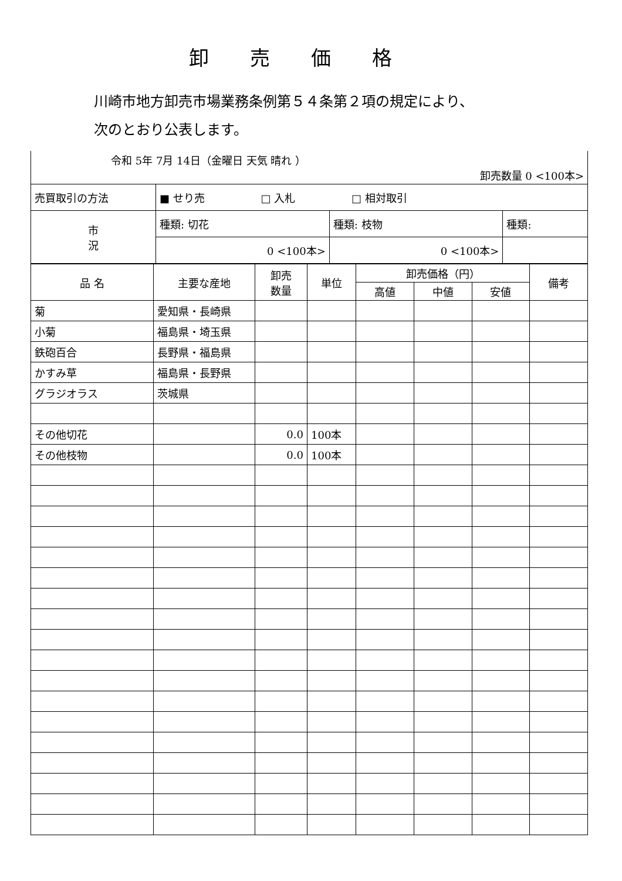卸売価格
川崎市地方卸売市場業務条例第５４条第２項の規定により、
次のとおり公表します。
| 令和 5年 7月 14日（金曜日 天気 晴れ ） 卸売数量 0 <100本> | | | |
| 売買取引の方法 | ■ せり売 □ 入札 □ 相対取引 | | |
| 市 況 | 種類: 切花 | 種類: 枝物 | 種類: |
| | 0 <100本> | 0 <100本> | |
| 品 名 | 主要な産地 | 卸売 数量 | 単位 | 卸売価格（円） | | | 備考 |
| --- | --- | --- | --- | --- | --- | --- | --- |
| | | | | 高値 | 中値 | 安値 | |
| 菊 | 愛知県・長崎県 | | | | | | |
| 小菊 | 福島県・埼玉県 | | | | | | |
| 鉄砲百合 | 長野県・福島県 | | | | | | |
| かすみ草 | 福島県・長野県 | | | | | | |
| グラジオラス | 茨城県 | | | | | | |
| その他切花 | | 0.0 | 100本 | | | | |
| その他枝物 | | 0.0 | 100本 | | | | |